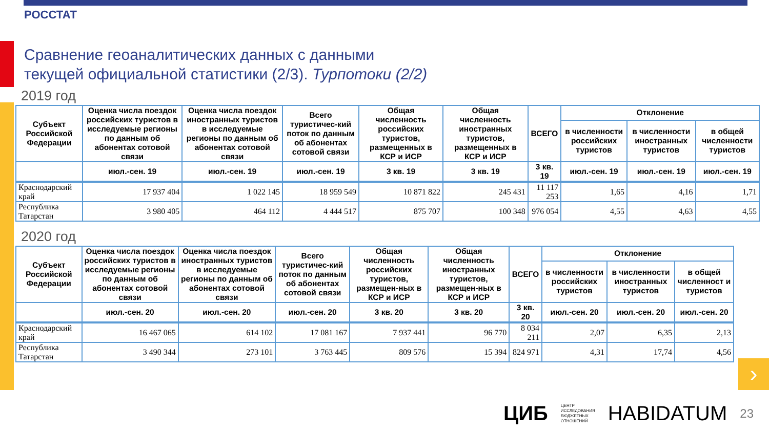›
РОССТАТ
Сравнение геоаналитических данных с данными
текущей официальной статистики (2/3). Турпотоки (2/2)
2019 год
| Субъект Российской Федерации | Оценка числа поездок российских туристов в исследуемые регионы по данным об абонентах сотовой связи | Оценка числа поездок иностранных туристов в исследуемые регионы по данным об абонентах сотовой связи | Всего туристичес-кий поток по данным об абонентах сотовой связи | Общая численность российских туристов, размещенных в КСР и ИСР | Общая численность иностранных туристов, размещенных в КСР и ИСР | ВСЕГО | Отклонение | | |
| --- | --- | --- | --- | --- | --- | --- | --- | --- | --- |
| | | | | | | | в численности российских туристов | в численности иностранных туристов | в общей численности туристов |
| | июл.-сен. 19 | июл.-сен. 19 | июл.-сен. 19 | 3 кв. 19 | 3 кв. 19 | 3 кв. 19 | июл.-сен. 19 | июл.-сен. 19 | июл.-сен. 19 |
| Краснодарский край | 17 937 404 | 1 022 145 | 18 959 549 | 10 871 822 | 245 431 | 11 117 253 | 1,65 | 4,16 | 1,71 |
| Республика Татарстан | 3 980 405 | 464 112 | 4 444 517 | 875 707 | 100 348 | 976 054 | 4,55 | 4,63 | 4,55 |
2020 год
| Субъект Российской Федерации | Оценка числа поездок российских туристов в исследуемые регионы по данным об абонентах сотовой связи | Оценка числа поездок иностранных туристов в исследуемые регионы по данным об абонентах сотовой связи | Всего туристичес-кий поток по данным об абонентах сотовой связи | Общая численность российских туристов, размещен-ных в КСР и ИСР | Общая численность иностранных туристов, размещен-ных в КСР и ИСР | ВСЕГО | Отклонение | | |
| --- | --- | --- | --- | --- | --- | --- | --- | --- | --- |
| | | | | | | | в численности российских туристов | в численности иностранных туристов | в общей численност и туристов |
| | июл.-сен. 20 | июл.-сен. 20 | июл.-сен. 20 | 3 кв. 20 | 3 кв. 20 | 3 кв. 20 | июл.-сен. 20 | июл.-сен. 20 | июл.-сен. 20 |
| Краснодарский край | 16 467 065 | 614 102 | 17 081 167 | 7 937 441 | 96 770 | 8 034 211 | 2,07 | 6,35 | 2,13 |
| Республика Татарстан | 3 490 344 | 273 101 | 3 763 445 | 809 576 | 15 394 | 824 971 | 4,31 | 17,74 | 4,56 |
ЦИБ ЦЕНТР
ИССЛЕДОВАНИЯ
БЮДЖЕТНЫХ
ОТНОШЕНИЙ HABIDATUM 23